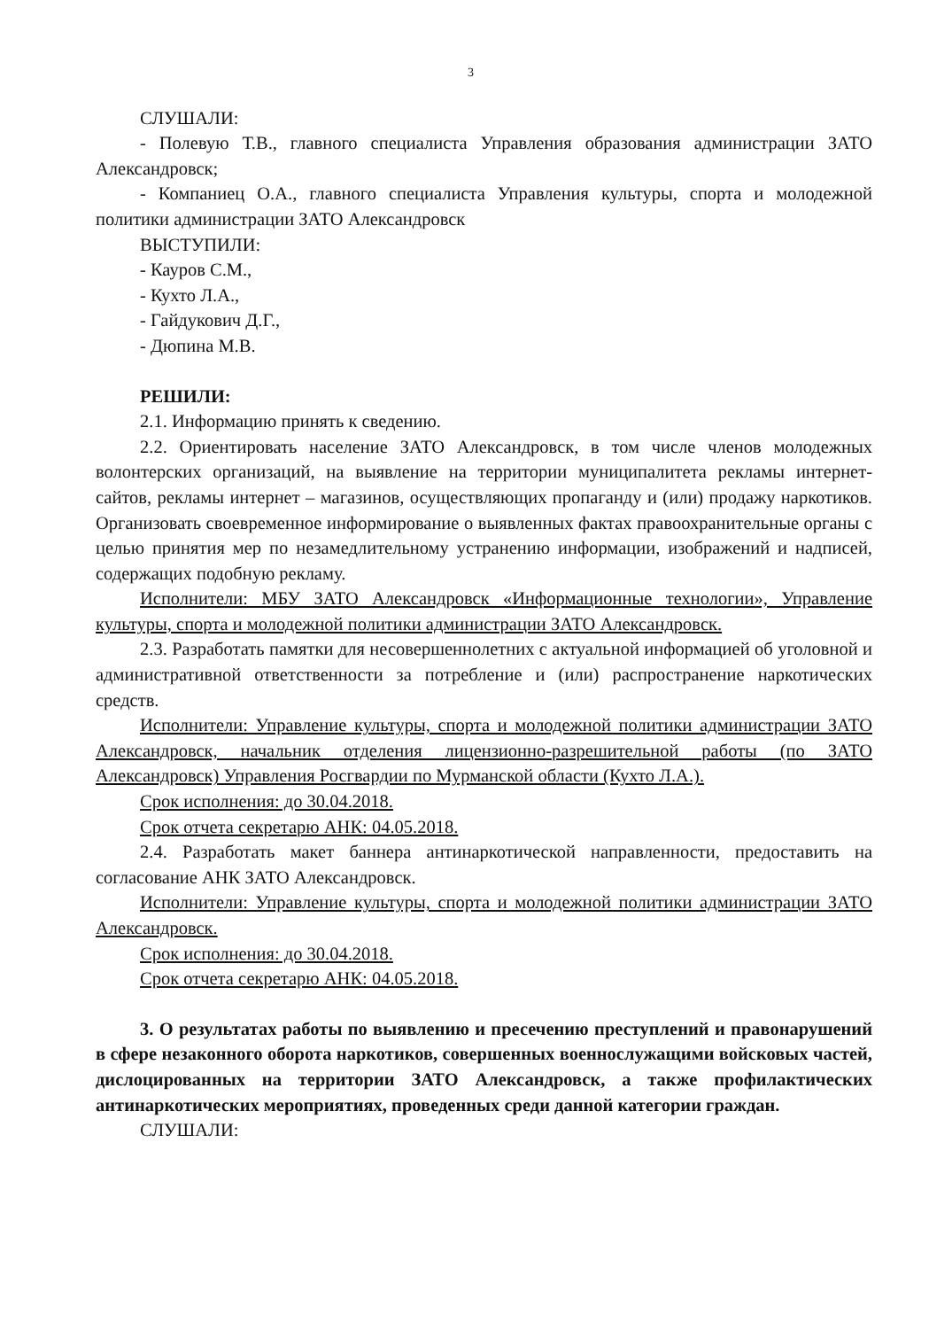3
СЛУШАЛИ:
- Полевую Т.В., главного специалиста Управления образования администрации ЗАТО Александровск;
- Компаниец О.А., главного специалиста Управления культуры, спорта и молодежной политики администрации ЗАТО Александровск
ВЫСТУПИЛИ:
- Кауров С.М.,
- Кухто Л.А.,
- Гайдукович Д.Г.,
- Дюпина М.В.
РЕШИЛИ:
2.1. Информацию принять к сведению.
2.2. Ориентировать население ЗАТО Александровск, в том числе членов молодежных волонтерских организаций, на выявление на территории муниципалитета рекламы интернет-сайтов, рекламы интернет – магазинов, осуществляющих пропаганду и (или) продажу наркотиков. Организовать своевременное информирование о выявленных фактах правоохранительные органы с целью принятия мер по незамедлительному устранению информации, изображений и надписей, содержащих подобную рекламу.
Исполнители: МБУ ЗАТО Александровск «Информационные технологии», Управление культуры, спорта и молодежной политики администрации ЗАТО Александровск.
2.3. Разработать памятки для несовершеннолетних с актуальной информацией об уголовной и административной ответственности за потребление и (или) распространение наркотических средств.
Исполнители: Управление культуры, спорта и молодежной политики администрации ЗАТО Александровск, начальник отделения лицензионно-разрешительной работы (по ЗАТО Александровск) Управления Росгвардии по Мурманской области (Кухто Л.А.).
Срок исполнения: до 30.04.2018.
Срок отчета секретарю АНК: 04.05.2018.
2.4. Разработать макет баннера антинаркотической направленности, предоставить на согласование АНК ЗАТО Александровск.
Исполнители: Управление культуры, спорта и молодежной политики администрации ЗАТО Александровск.
Срок исполнения: до 30.04.2018.
Срок отчета секретарю АНК: 04.05.2018.
3. О результатах работы по выявлению и пресечению преступлений и правонарушений в сфере незаконного оборота наркотиков, совершенных военнослужащими войсковых частей, дислоцированных на территории ЗАТО Александровск, а также профилактических антинаркотических мероприятиях, проведенных среди данной категории граждан.
СЛУШАЛИ: